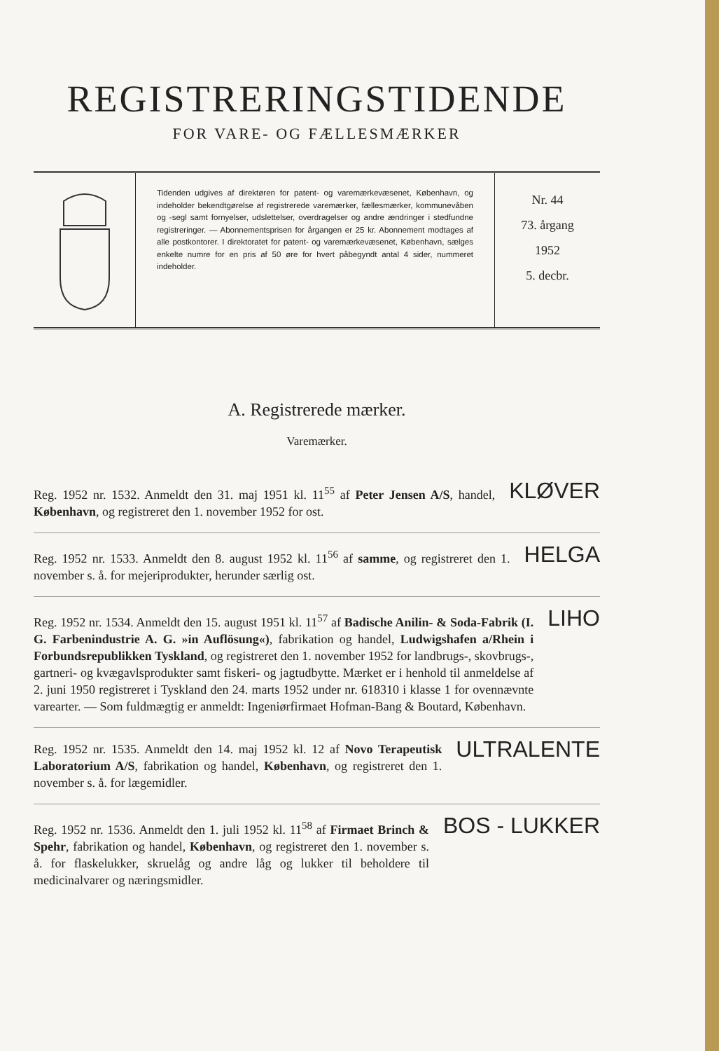REGISTRERINGSTIDENDE
FOR VARE- OG FÆLLESMÆRKER
Tidenden udgives af direktøren for patent- og varemærkevæsenet, København, og indeholder bekendtgørelse af registrerede varemærker, fællesmærker, kommunevåben og -segl samt fornyelser, udslettelser, overdragelser og andre ændringer i stedfundne registreringer. — Abonnementsprisen for årgangen er 25 kr. Abonnement modtages af alle postkontorer. I direktoratet for patent- og varemærkevæsenet, København, sælges enkelte numre for en pris af 50 øre for hvert påbegyndt antal 4 sider, nummeret indeholder.
Nr. 44
73. årgang
1952
5. decbr.
A. Registrerede mærker.
Varemærker.
Reg. 1952 nr. 1532. Anmeldt den 31. maj 1951 kl. 11<sup>55</sup> af Peter Jensen A/S, handel, København, og registreret den 1. november 1952 for ost.
KLØVER
Reg. 1952 nr. 1533. Anmeldt den 8. august 1952 kl. 11<sup>56</sup> af samme, og registreret den 1. november s. å. for mejeriprodukter, herunder særlig ost.
HELGA
Reg. 1952 nr. 1534. Anmeldt den 15. august 1951 kl. 11<sup>57</sup> af Badische Anilin- & Soda-Fabrik (I. G. Farbenindustrie A. G. »in Auflösung«), fabrikation og handel, Ludwigshafen a/Rhein i Forbundsrepublikken Tyskland, og registreret den 1. november 1952 for landbrugs-, skovbrugs-, gartneri- og kvægavlsprodukter samt fiskeri- og jagtudbytte. Mærket er i henhold til anmeldelse af 2. juni 1950 registreret i Tyskland den 24. marts 1952 under nr. 618310 i klasse 1 for ovennævnte varearter. — Som fuldmægtig er anmeldt: Ingeniørfirmaet Hofman-Bang & Boutard, København.
LIHO
Reg. 1952 nr. 1535. Anmeldt den 14. maj 1952 kl. 12 af Novo Terapeutisk Laboratorium A/S, fabrikation og handel, København, og registreret den 1. november s. å. for lægemidler.
ULTRALENTE
Reg. 1952 nr. 1536. Anmeldt den 1. juli 1952 kl. 11<sup>58</sup> af Firmaet Brinch & Spehr, fabrikation og handel, København, og registreret den 1. november s. å. for flaskelukker, skruelåg og andre låg og lukker til beholdere til medicinalvarer og næringsmidler.
BOS - LUKKER